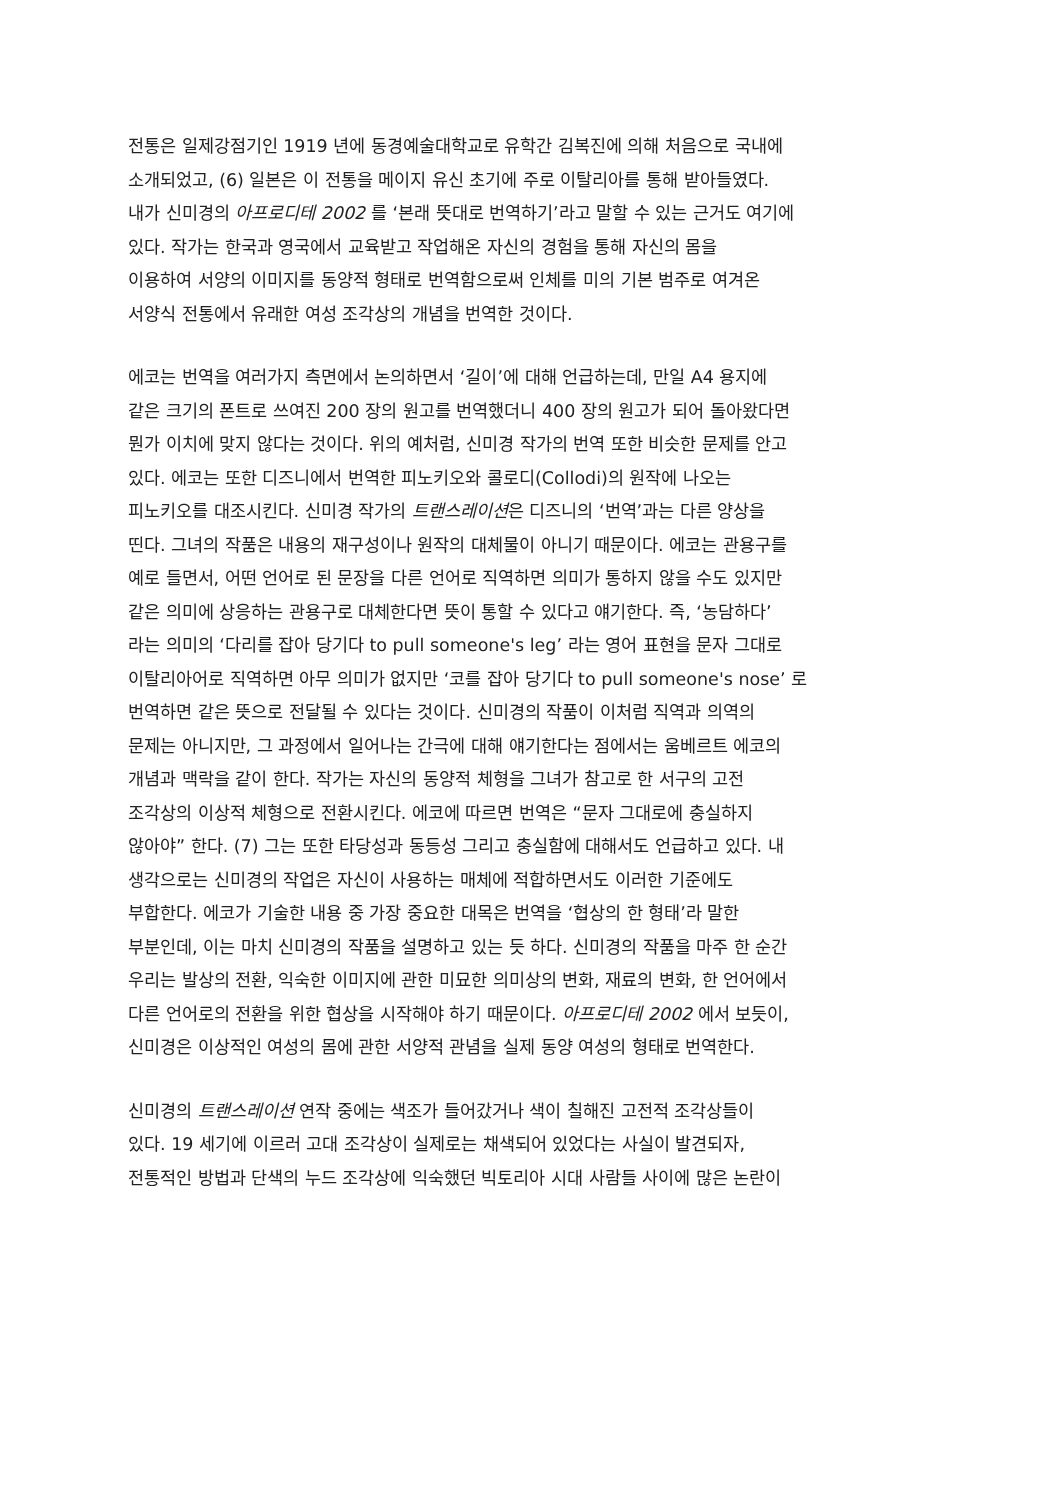전통은 일제강점기인 1919 년에 동경예술대학교로 유학간 김복진에 의해 처음으로 국내에
소개되었고, (6) 일본은 이 전통을 메이지 유신 초기에 주로 이탈리아를 통해 받아들였다.
내가 신미경의 아프로디테 2002 를 ‘본래 뜻대로 번역하기’라고 말할 수 있는 근거도 여기에
있다. 작가는 한국과 영국에서 교육받고 작업해온 자신의 경험을 통해 자신의 몸을
이용하여 서양의 이미지를 동양적 형태로 번역함으로써 인체를 미의 기본 범주로 여겨온
서양식 전통에서 유래한 여성 조각상의 개념을 번역한 것이다.
에코는 번역을 여러가지 측면에서 논의하면서 ‘길이’에 대해 언급하는데, 만일 A4 용지에
같은 크기의 폰트로 쓰여진 200 장의 원고를 번역했더니 400 장의 원고가 되어 돌아왔다면
뭔가 이치에 맞지 않다는 것이다. 위의 예처럼, 신미경 작가의 번역 또한 비슷한 문제를 안고
있다. 에코는 또한 디즈니에서 번역한 피노키오와 콜로디(Collodi)의 원작에 나오는
피노키오를 대조시킨다. 신미경 작가의 트랜스레이션은 디즈니의 ‘번역’과는 다른 양상을
띤다. 그녀의 작품은 내용의 재구성이나 원작의 대체물이 아니기 때문이다. 에코는 관용구를
예로 들면서, 어떤 언어로 된 문장을 다른 언어로 직역하면 의미가 통하지 않을 수도 있지만
같은 의미에 상응하는 관용구로 대체한다면 뜻이 통할 수 있다고 얘기한다. 즉, ‘농담하다’
라는 의미의 ‘다리를 잡아 당기다 to pull someone's leg’ 라는 영어 표현을 문자 그대로
이탈리아어로 직역하면 아무 의미가 없지만 ‘코를 잡아 당기다 to pull someone's nose’ 로
번역하면 같은 뜻으로 전달될 수 있다는 것이다. 신미경의 작품이 이처럼 직역과 의역의
문제는 아니지만, 그 과정에서 일어나는 간극에 대해 얘기한다는 점에서는 움베르트 에코의
개념과 맥락을 같이 한다. 작가는 자신의 동양적 체형을 그녀가 참고로 한 서구의 고전
조각상의 이상적 체형으로 전환시킨다. 에코에 따르면 번역은 “문자 그대로에 충실하지
않아야” 한다. (7) 그는 또한 타당성과 동등성 그리고 충실함에 대해서도 언급하고 있다. 내
생각으로는 신미경의 작업은 자신이 사용하는 매체에 적합하면서도 이러한 기준에도
부합한다. 에코가 기술한 내용 중 가장 중요한 대목은 번역을 ‘협상의 한 형태’라 말한
부분인데, 이는 마치 신미경의 작품을 설명하고 있는 듯 하다. 신미경의 작품을 마주 한 순간
우리는 발상의 전환, 익숙한 이미지에 관한 미묘한 의미상의 변화, 재료의 변화, 한 언어에서
다른 언어로의 전환을 위한 협상을 시작해야 하기 때문이다. 아프로디테 2002 에서 보듯이,
신미경은 이상적인 여성의 몸에 관한 서양적 관념을 실제 동양 여성의 형태로 번역한다.
신미경의 트랜스레이션 연작 중에는 색조가 들어갔거나 색이 칠해진 고전적 조각상들이
있다. 19 세기에 이르러 고대 조각상이 실제로는 채색되어 있었다는 사실이 발견되자,
전통적인 방법과 단색의 누드 조각상에 익숙했던 빅토리아 시대 사람들 사이에 많은 논란이